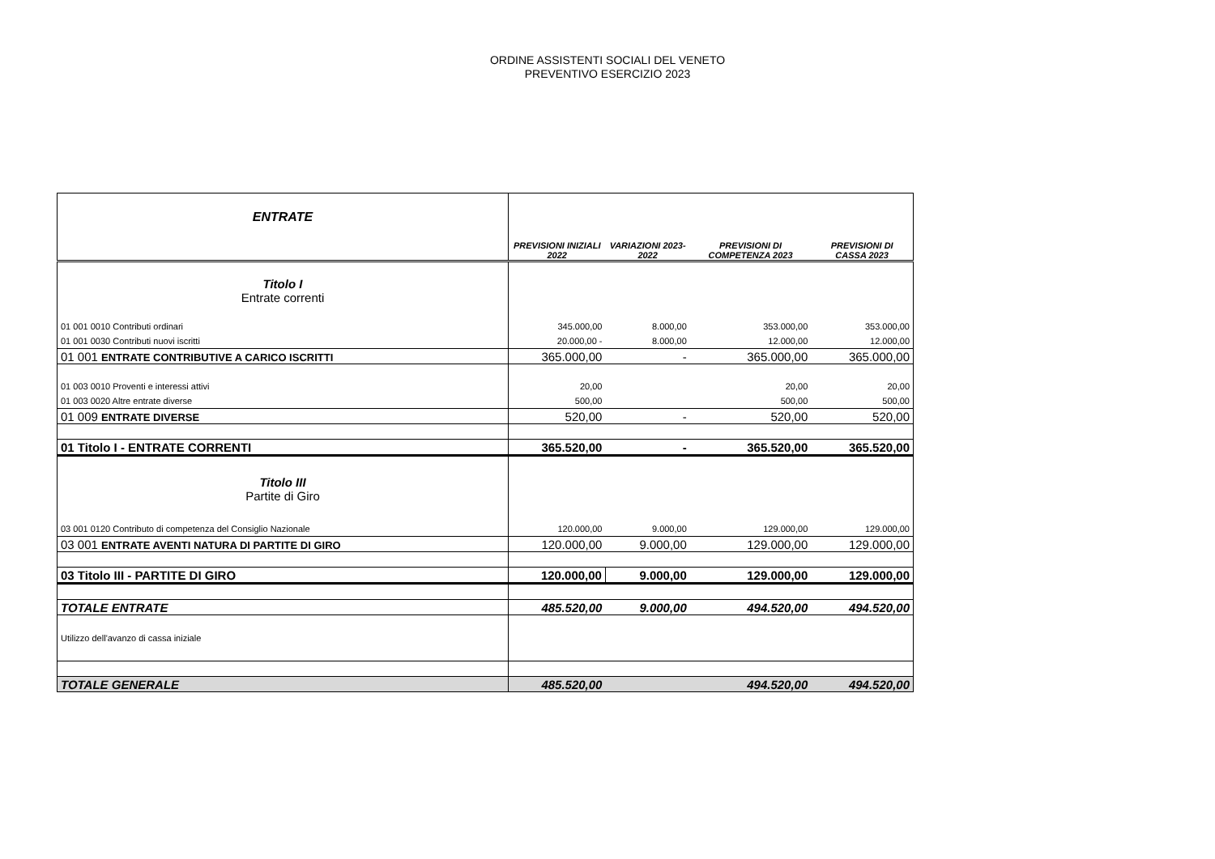ORDINE ASSISTENTI SOCIALI DEL VENETO
PREVENTIVO ESERCIZIO 2023
| ENTRATE | PREVISIONI INIZIALI 2022 | VARIAZIONI 2023-2022 | PREVISIONI DI COMPETENZA 2023 | PREVISIONI DI CASSA 2023 |
| --- | --- | --- | --- | --- |
| Titolo I Entrate correnti | | | | |
| 01 001 0010 Contributi ordinari | 345.000,00 | 8.000,00 | 353.000,00 | 353.000,00 |
| 01 001 0030 Contributi nuovi iscritti | 20.000,00 - | 8.000,00 | 12.000,00 | 12.000,00 |
| 01 001 ENTRATE CONTRIBUTIVE A CARICO ISCRITTI | 365.000,00 | - | 365.000,00 | 365.000,00 |
| 01 003 0010 Proventi e interessi attivi | 20,00 | | 20,00 | 20,00 |
| 01 003 0020 Altre entrate diverse | 500,00 | | 500,00 | 500,00 |
| 01 009 ENTRATE DIVERSE | 520,00 | - | 520,00 | 520,00 |
| 01 Titolo I - ENTRATE CORRENTI | 365.520,00 | - | 365.520,00 | 365.520,00 |
| Titolo III Partite di Giro | | | | |
| 03 001 0120 Contributo di competenza del Consiglio Nazionale | 120.000,00 | 9.000,00 | 129.000,00 | 129.000,00 |
| 03 001 ENTRATE AVENTI NATURA DI PARTITE DI GIRO | 120.000,00 | 9.000,00 | 129.000,00 | 129.000,00 |
| 03 Titolo III - PARTITE DI GIRO | 120.000,00 | 9.000,00 | 129.000,00 | 129.000,00 |
| TOTALE ENTRATE | 485.520,00 | 9.000,00 | 494.520,00 | 494.520,00 |
| Utilizzo dell'avanzo di cassa iniziale | | | | |
| TOTALE GENERALE | 485.520,00 | | 494.520,00 | 494.520,00 |